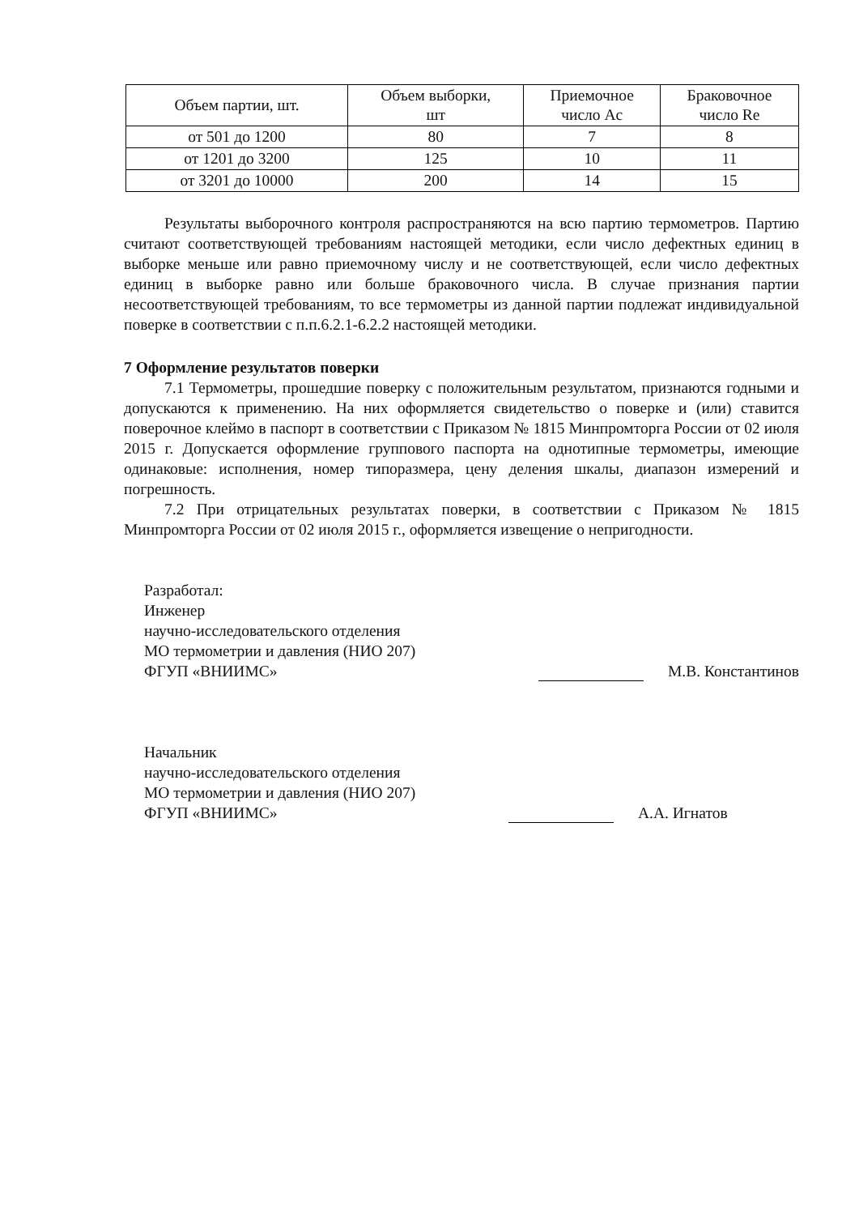| Объем партии, шт. | Объем выборки, шт | Приемочное число Ac | Браковочное число Re |
| --- | --- | --- | --- |
| от 501 до 1200 | 80 | 7 | 8 |
| от 1201 до 3200 | 125 | 10 | 11 |
| от 3201 до 10000 | 200 | 14 | 15 |
Результаты выборочного контроля распространяются на всю партию термометров. Партию считают соответствующей требованиям настоящей методики, если число дефектных единиц в выборке меньше или равно приемочному числу и не соответствующей, если число дефектных единиц в выборке равно или больше браковочного числа. В случае признания партии несоответствующей требованиям, то все термометры из данной партии подлежат индивидуальной поверке в соответствии с п.п.6.2.1-6.2.2 настоящей методики.
7 Оформление результатов поверки
7.1 Термометры, прошедшие поверку с положительным результатом, признаются годными и допускаются к применению. На них оформляется свидетельство о поверке и (или) ставится поверочное клеймо в паспорт в соответствии с Приказом № 1815 Минпромторга России от 02 июля 2015 г. Допускается оформление группового паспорта на однотипные термометры, имеющие одинаковые: исполнения, номер типоразмера, цену деления шкалы, диапазон измерений и погрешность.
7.2 При отрицательных результатах поверки, в соответствии с Приказом № 1815 Минпромторга России от 02 июля 2015 г., оформляется извещение о непригодности.
Разработал:
Инженер
научно-исследовательского отделения
МО термометрии и давления (НИО 207)
ФГУП «ВНИИМС»
М.В. Константинов
Начальник
научно-исследовательского отделения
МО термометрии и давления (НИО 207)
ФГУП «ВНИИМС»
А.А. Игнатов